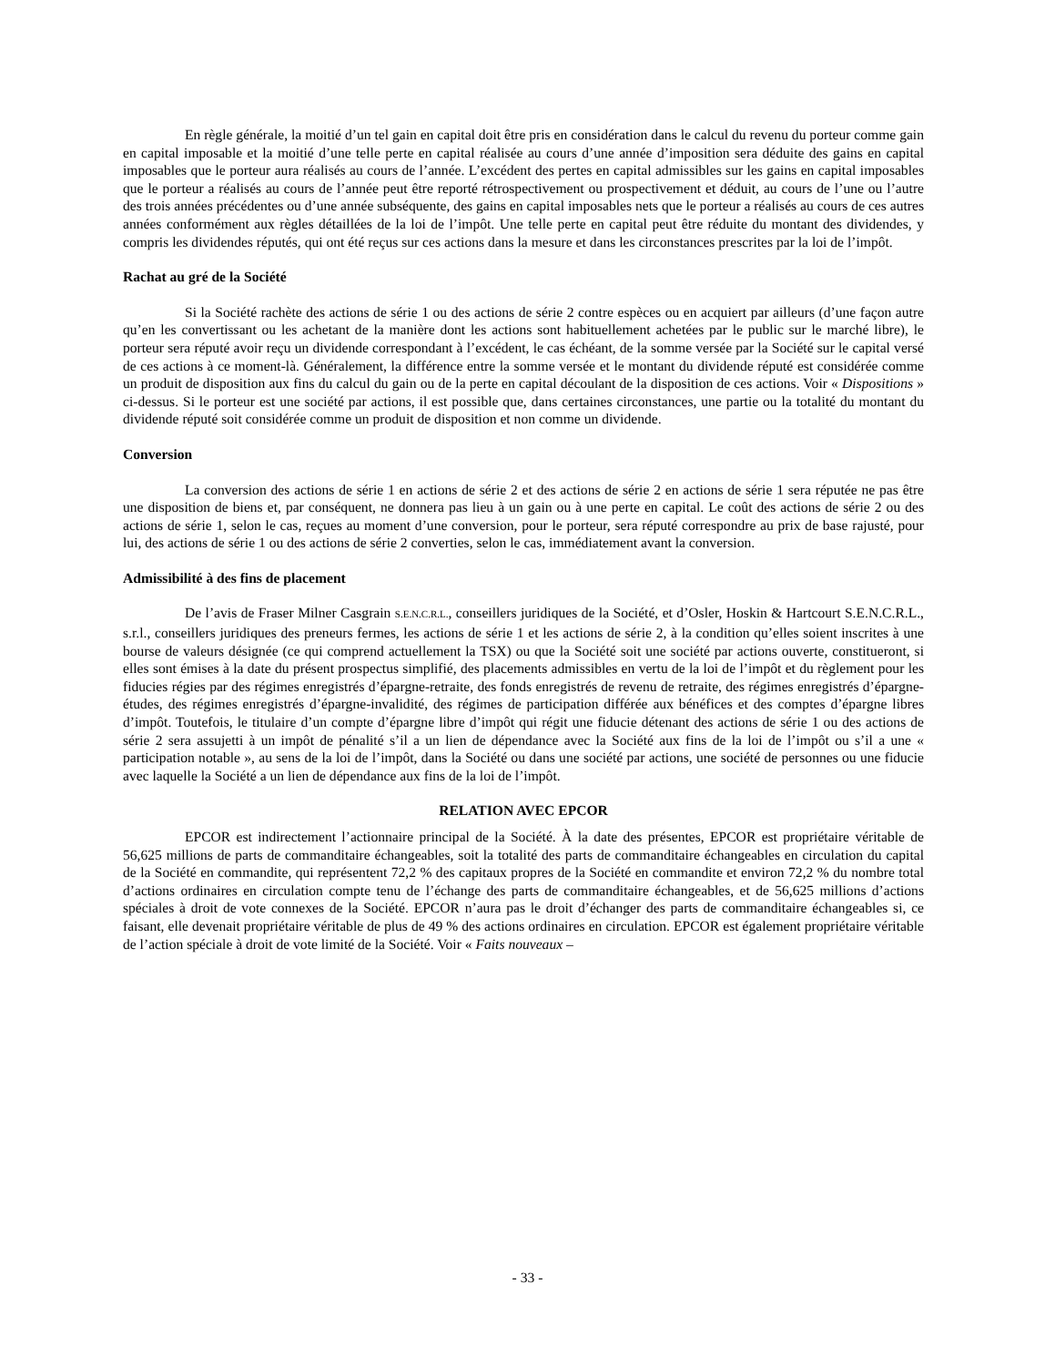En règle générale, la moitié d’un tel gain en capital doit être pris en considération dans le calcul du revenu du porteur comme gain en capital imposable et la moitié d’une telle perte en capital réalisée au cours d’une année d’imposition sera déduite des gains en capital imposables que le porteur aura réalisés au cours de l’année. L’excédent des pertes en capital admissibles sur les gains en capital imposables que le porteur a réalisés au cours de l’année peut être reporté rétrospectivement ou prospectivement et déduit, au cours de l’une ou l’autre des trois années précédentes ou d’une année subséquente, des gains en capital imposables nets que le porteur a réalisés au cours de ces autres années conformément aux règles détaillées de la loi de l’impôt. Une telle perte en capital peut être réduite du montant des dividendes, y compris les dividendes réputés, qui ont été reçus sur ces actions dans la mesure et dans les circonstances prescrites par la loi de l’impôt.
Rachat au gré de la Société
Si la Société rachète des actions de série 1 ou des actions de série 2 contre espèces ou en acquiert par ailleurs (d’une façon autre qu’en les convertissant ou les achetant de la manière dont les actions sont habituellement achetées par le public sur le marché libre), le porteur sera réputé avoir reçu un dividende correspondant à l’excédent, le cas échéant, de la somme versée par la Société sur le capital versé de ces actions à ce moment-là. Généralement, la différence entre la somme versée et le montant du dividende réputé est considérée comme un produit de disposition aux fins du calcul du gain ou de la perte en capital découlant de la disposition de ces actions. Voir « Dispositions » ci-dessus. Si le porteur est une société par actions, il est possible que, dans certaines circonstances, une partie ou la totalité du montant du dividende réputé soit considérée comme un produit de disposition et non comme un dividende.
Conversion
La conversion des actions de série 1 en actions de série 2 et des actions de série 2 en actions de série 1 sera réputée ne pas être une disposition de biens et, par conséquent, ne donnera pas lieu à un gain ou à une perte en capital. Le coût des actions de série 2 ou des actions de série 1, selon le cas, reçues au moment d’une conversion, pour le porteur, sera réputé correspondre au prix de base rajusté, pour lui, des actions de série 1 ou des actions de série 2 converties, selon le cas, immédiatement avant la conversion.
Admissibilité à des fins de placement
De l’avis de Fraser Milner Casgrain S.E.N.C.R.L., conseillers juridiques de la Société, et d’Osler, Hoskin & Hartcourt S.E.N.C.R.L., s.r.l., conseillers juridiques des preneurs fermes, les actions de série 1 et les actions de série 2, à la condition qu’elles soient inscrites à une bourse de valeurs désignée (ce qui comprend actuellement la TSX) ou que la Société soit une société par actions ouverte, constitueront, si elles sont émises à la date du présent prospectus simplifié, des placements admissibles en vertu de la loi de l’impôt et du règlement pour les fiducies régies par des régimes enregistrés d’épargne-retraite, des fonds enregistrés de revenu de retraite, des régimes enregistrés d’épargne-études, des régimes enregistrés d’épargne-invalidité, des régimes de participation différée aux bénéfices et des comptes d’épargne libres d’impôt. Toutefois, le titulaire d’un compte d’épargne libre d’impôt qui régit une fiducie détenant des actions de série 1 ou des actions de série 2 sera assujetti à un impôt de pénalité s’il a un lien de dépendance avec la Société aux fins de la loi de l’impôt ou s’il a une « participation notable », au sens de la loi de l’impôt, dans la Société ou dans une société par actions, une société de personnes ou une fiducie avec laquelle la Société a un lien de dépendance aux fins de la loi de l’impôt.
RELATION AVEC EPCOR
EPCOR est indirectement l’actionnaire principal de la Société. À la date des présentes, EPCOR est propriétaire véritable de 56,625 millions de parts de commanditaire échangeables, soit la totalité des parts de commanditaire échangeables en circulation du capital de la Société en commandite, qui représentent 72,2 % des capitaux propres de la Société en commandite et environ 72,2 % du nombre total d’actions ordinaires en circulation compte tenu de l’échange des parts de commanditaire échangeables, et de 56,625 millions d’actions spéciales à droit de vote connexes de la Société. EPCOR n’aura pas le droit d’échanger des parts de commanditaire échangeables si, ce faisant, elle devenait propriétaire véritable de plus de 49 % des actions ordinaires en circulation. EPCOR est également propriétaire véritable de l’action spéciale à droit de vote limité de la Société. Voir « Faits nouveaux –
- 33 -